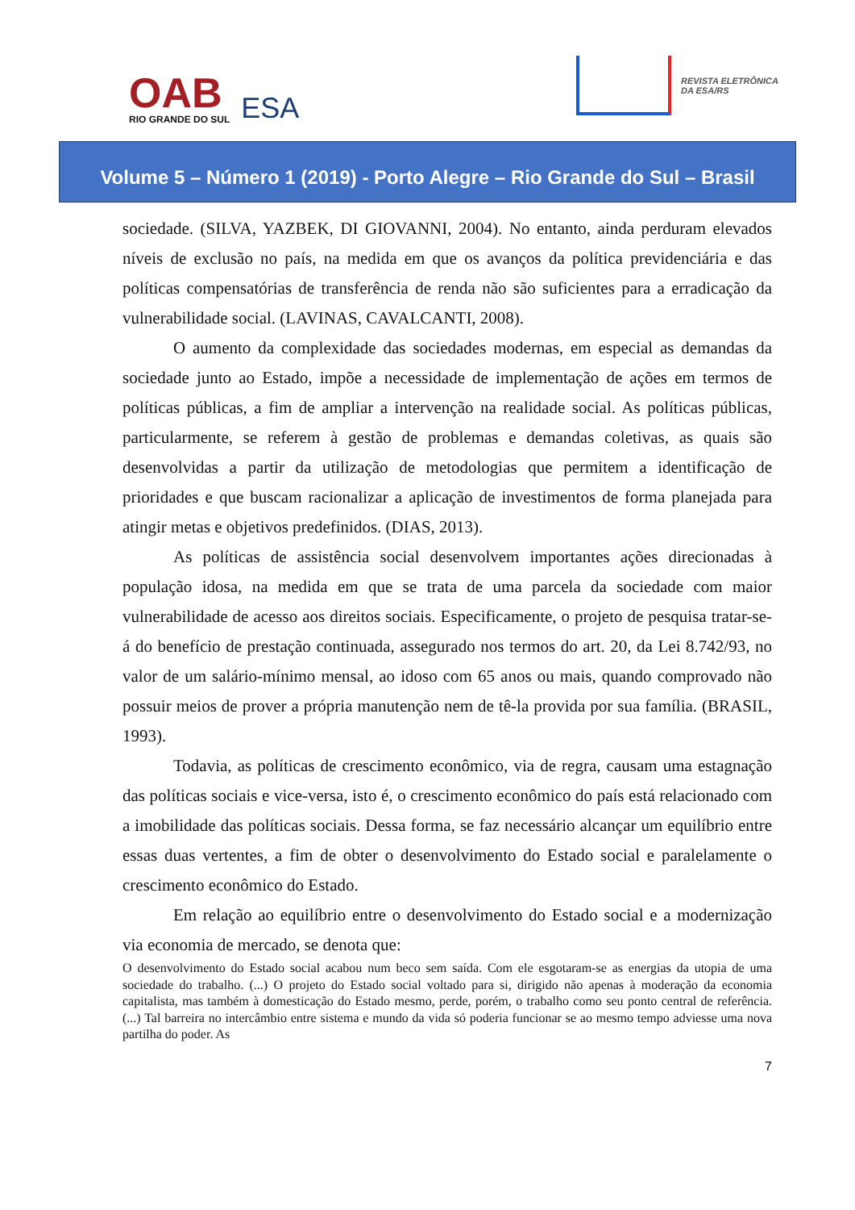OAB
RIO GRANDE DO SUL
ESA
REVISTA ELETRÔNICA
DA ESA/RS
Volume 5 – Número 1 (2019) - Porto Alegre – Rio Grande do Sul – Brasil
sociedade. (SILVA, YAZBEK, DI GIOVANNI, 2004). No entanto, ainda perduram elevados níveis de exclusão no país, na medida em que os avanços da política previdenciária e das políticas compensatórias de transferência de renda não são suficientes para a erradicação da vulnerabilidade social. (LAVINAS, CAVALCANTI, 2008).
O aumento da complexidade das sociedades modernas, em especial as demandas da sociedade junto ao Estado, impõe a necessidade de implementação de ações em termos de políticas públicas, a fim de ampliar a intervenção na realidade social. As políticas públicas, particularmente, se referem à gestão de problemas e demandas coletivas, as quais são desenvolvidas a partir da utilização de metodologias que permitem a identificação de prioridades e que buscam racionalizar a aplicação de investimentos de forma planejada para atingir metas e objetivos predefinidos. (DIAS, 2013).
As políticas de assistência social desenvolvem importantes ações direcionadas à população idosa, na medida em que se trata de uma parcela da sociedade com maior vulnerabilidade de acesso aos direitos sociais. Especificamente, o projeto de pesquisa tratar-se-á do benefício de prestação continuada, assegurado nos termos do art. 20, da Lei 8.742/93, no valor de um salário-mínimo mensal, ao idoso com 65 anos ou mais, quando comprovado não possuir meios de prover a própria manutenção nem de tê-la provida por sua família. (BRASIL, 1993).
Todavia, as políticas de crescimento econômico, via de regra, causam uma estagnação das políticas sociais e vice-versa, isto é, o crescimento econômico do país está relacionado com a imobilidade das políticas sociais. Dessa forma, se faz necessário alcançar um equilíbrio entre essas duas vertentes, a fim de obter o desenvolvimento do Estado social e paralelamente o crescimento econômico do Estado.
Em relação ao equilíbrio entre o desenvolvimento do Estado social e a modernização via economia de mercado, se denota que:
O desenvolvimento do Estado social acabou num beco sem saída. Com ele esgotaram-se as energias da utopia de uma sociedade do trabalho. (...) O projeto do Estado social voltado para si, dirigido não apenas à moderação da economia capitalista, mas também à domesticação do Estado mesmo, perde, porém, o trabalho como seu ponto central de referência. (...) Tal barreira no intercâmbio entre sistema e mundo da vida só poderia funcionar se ao mesmo tempo adviesse uma nova partilha do poder. As
7